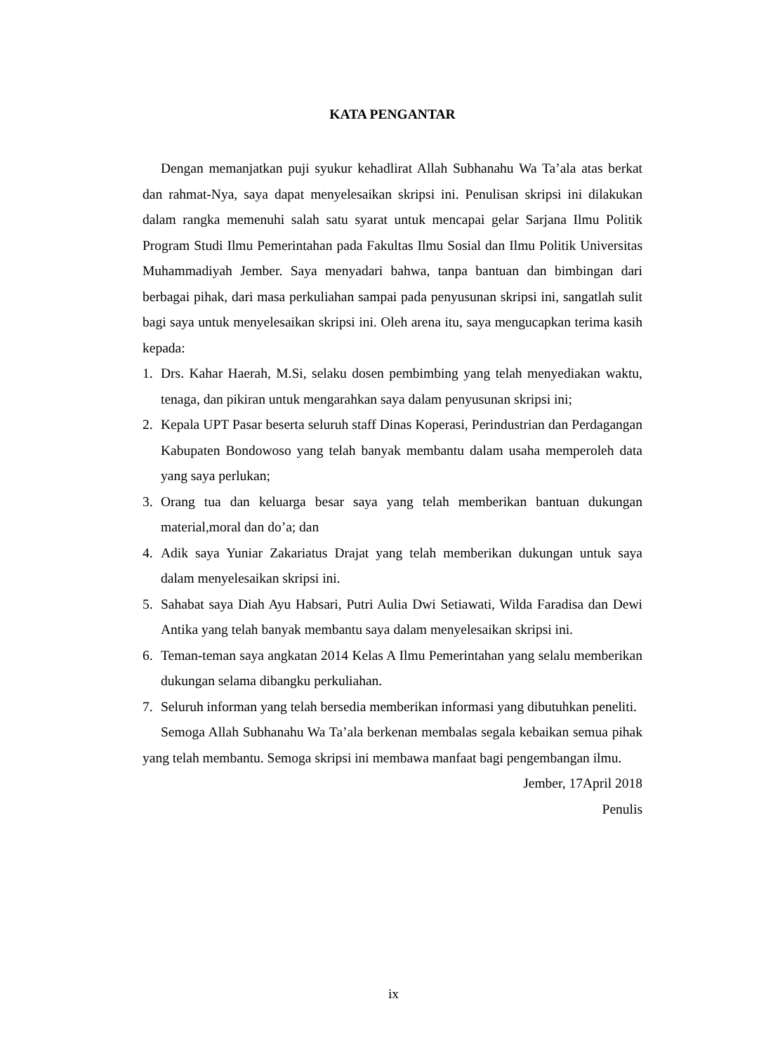KATA PENGANTAR
Dengan memanjatkan puji syukur kehadlirat Allah Subhanahu Wa Ta’ala atas berkat dan rahmat-Nya, saya dapat menyelesaikan skripsi ini. Penulisan skripsi ini dilakukan dalam rangka memenuhi salah satu syarat untuk mencapai gelar Sarjana Ilmu Politik Program Studi Ilmu Pemerintahan pada Fakultas Ilmu Sosial dan Ilmu Politik Universitas Muhammadiyah Jember. Saya menyadari bahwa, tanpa bantuan dan bimbingan dari berbagai pihak, dari masa perkuliahan sampai pada penyusunan skripsi ini, sangatlah sulit bagi saya untuk menyelesaikan skripsi ini. Oleh arena itu, saya mengucapkan terima kasih kepada:
1. Drs. Kahar Haerah, M.Si, selaku dosen pembimbing yang telah menyediakan waktu, tenaga, dan pikiran untuk mengarahkan saya dalam penyusunan skripsi ini;
2. Kepala UPT Pasar beserta seluruh staff Dinas Koperasi, Perindustrian dan Perdagangan Kabupaten Bondowoso yang telah banyak membantu dalam usaha memperoleh data yang saya perlukan;
3. Orang tua dan keluarga besar saya yang telah memberikan bantuan dukungan material,moral dan do’a; dan
4. Adik saya Yuniar Zakariatus Drajat yang telah memberikan dukungan untuk saya dalam menyelesaikan skripsi ini.
5. Sahabat saya Diah Ayu Habsari, Putri Aulia Dwi Setiawati, Wilda Faradisa dan Dewi Antika yang telah banyak membantu saya dalam menyelesaikan skripsi ini.
6. Teman-teman saya angkatan 2014 Kelas A Ilmu Pemerintahan yang selalu memberikan dukungan selama dibangku perkuliahan.
7. Seluruh informan yang telah bersedia memberikan informasi yang dibutuhkan peneliti.
Semoga Allah Subhanahu Wa Ta’ala berkenan membalas segala kebaikan semua pihak yang telah membantu. Semoga skripsi ini membawa manfaat bagi pengembangan ilmu.
Jember, 17April 2018
Penulis
ix